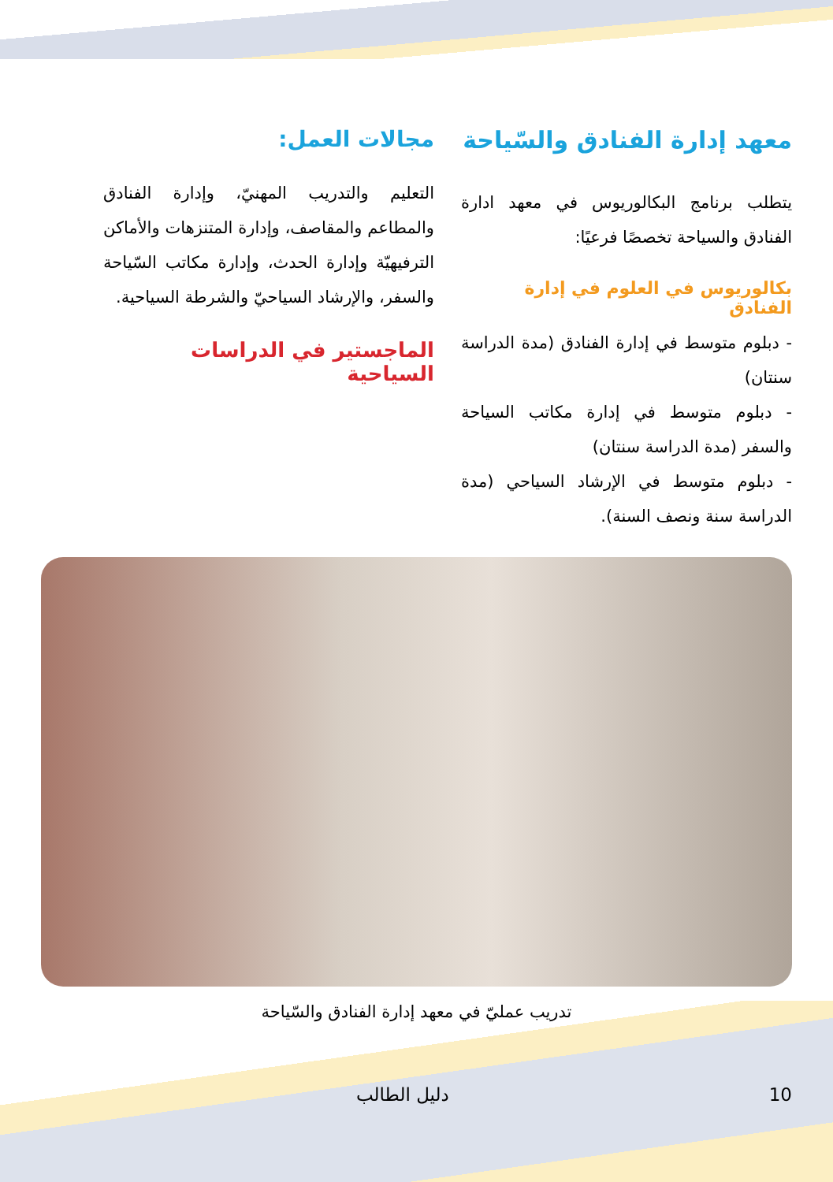معهد إدارة الفنادق والسّياحة
يتطلب برنامج البكالوريوس في معهد ادارة الفنادق والسياحة تخصصًا فرعيًا:
بكالوريوس في العلوم في إدارة الفنادق
- دبلوم متوسط في إدارة الفنادق (مدة الدراسة سنتان)
- دبلوم متوسط في إدارة مكاتب السياحة والسفر (مدة الدراسة سنتان)
- دبلوم متوسط في الإرشاد السياحي (مدة الدراسة سنة ونصف السنة).
مجالات العمل:
التعليم والتدريب المهنيّ، وإدارة الفنادق والمطاعم والمقاصف، وإدارة المتنزهات والأماكن الترفيهيّة وإدارة الحدث، وإدارة مكاتب السّياحة والسفر، والإرشاد السياحيّ والشرطة السياحية.
الماجستير في الدراسات السياحية
تدريب عمليّ في معهد إدارة الفنادق والسّياحة
دليل الطالب 10